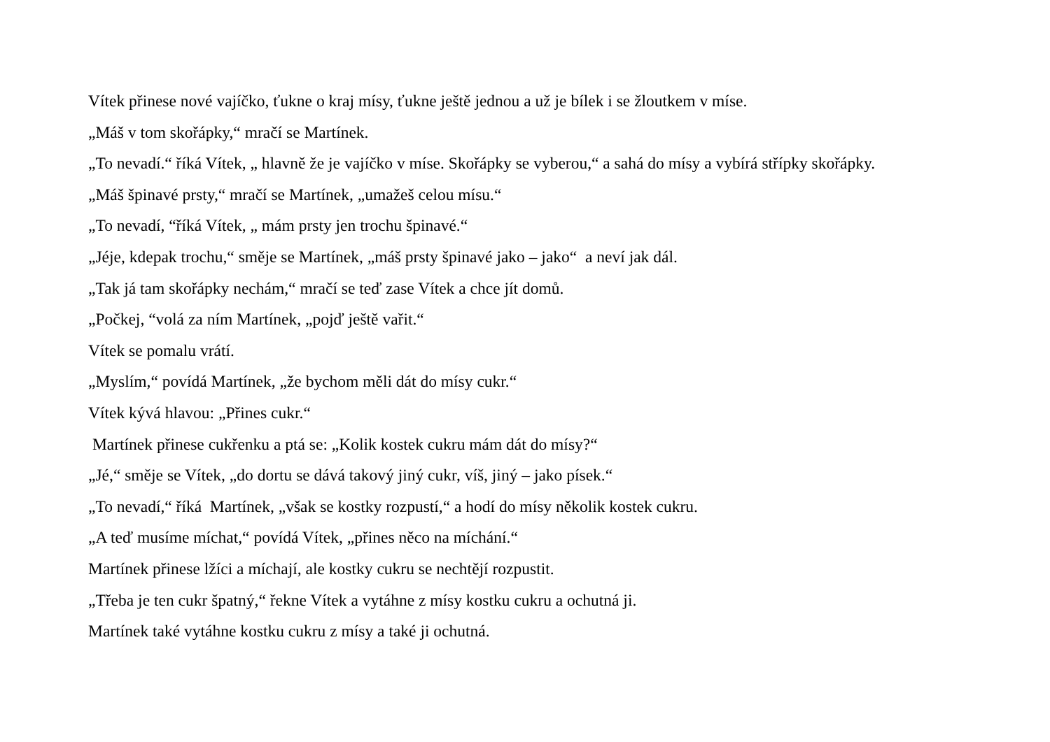Vítek přinese nové vajíčko, ťukne o kraj mísy, ťukne ještě jednou a už je bílek i se žloutkem v míse.
„Máš v tom skořápky,“ mračí se Martínek.
„To nevadí.“ říká Vítek, „ hlavně že je vajíčko v míse. Skořápky se vyberou,“ a sahá do mísy a vybírá střípky skořápky.
„Máš špinavé prsty,“ mračí se Martínek, „umažeš celou mísu.“
„To nevadí, “říká Vítek, „ mám prsty jen trochu špinavé.“
„Jéje, kdepak trochu,“ směje se Martínek, „máš prsty špinavé jako – jako“ a neví jak dál.
„Tak já tam skořápky nechám,“ mračí se teď zase Vítek a chce jít domů.
„Počkej, “volá za ním Martínek, „pojď ještě vařit.“
Vítek se pomalu vrátí.
„Myslím,“ povídá Martínek, „že bychom měli dát do mísy cukr.“
Vítek kývá hlavou: „Přines cukr.“
Martínek přinese cukřenku a ptá se: „Kolik kostek cukru mám dát do mísy?“
„Jé,“ směje se Vítek, „do dortu se dává takový jiný cukr, víš, jiný – jako písek.“
„To nevadí,“ říká Martínek, „však se kostky rozpustí,“ a hodí do mísy několik kostek cukru.
„A teď musíme míchat,“ povídá Vítek, „přines něco na míchání.“
Martínek přinese lžíci a míchají, ale kostky cukru se nechtějí rozpustit.
„Třeba je ten cukr špatný,“ řekne Vítek a vytáhne z mísy kostku cukru a ochutná ji.
Martínek také vytáhne kostku cukru z mísy a také ji ochutná.